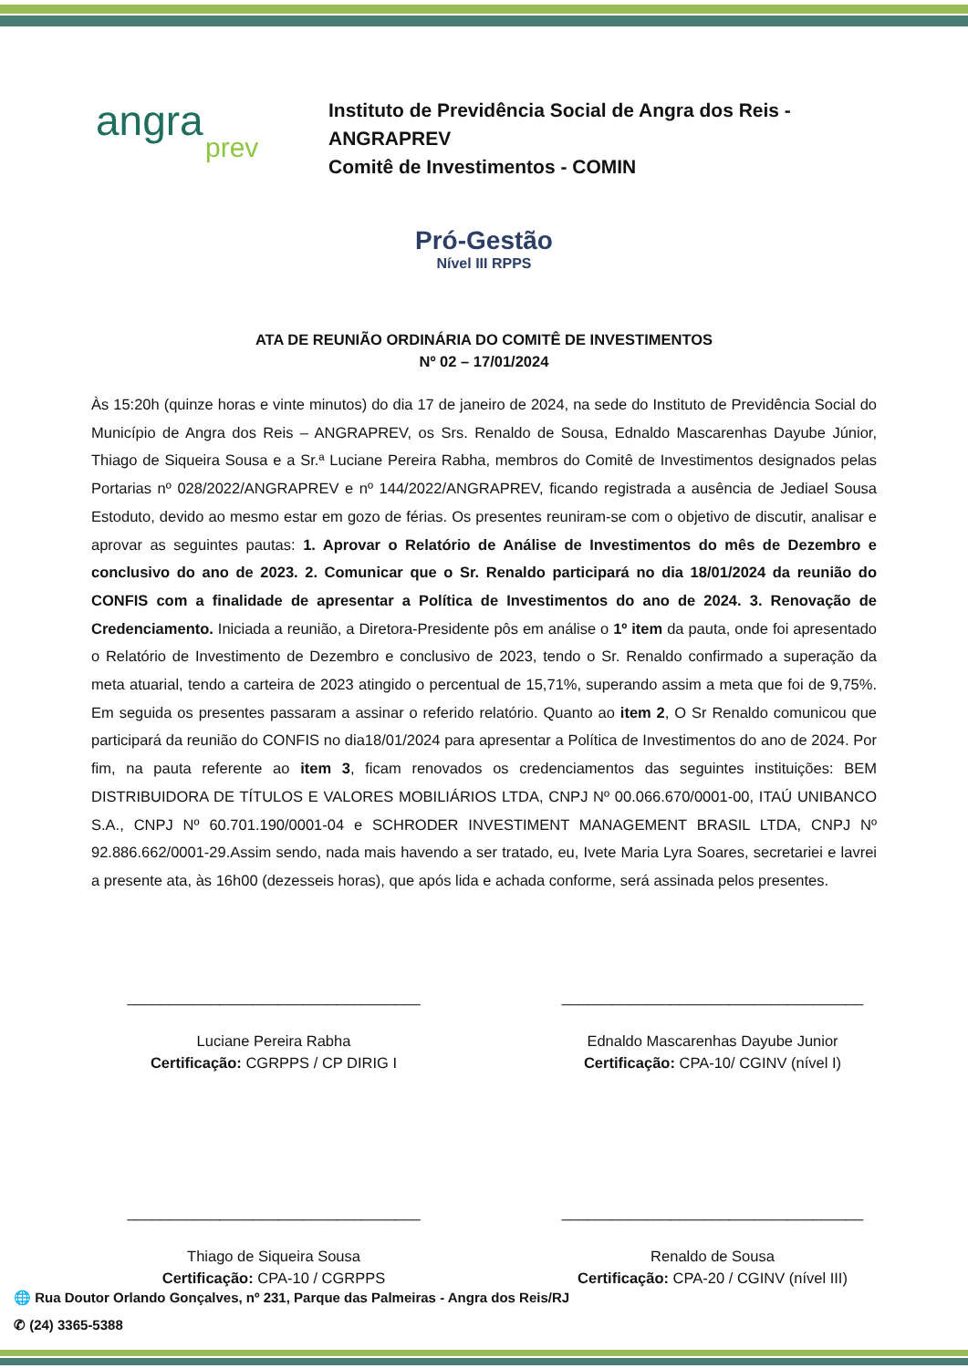angra
prev
Instituto de Previdência Social de Angra dos Reis -
ANGRAPREV
Comitê de Investimentos - COMIN
Pró-Gestão
Nível III RPPS
ATA DE REUNIÃO ORDINÁRIA DO COMITÊ DE INVESTIMENTOS
Nº 02 – 17/01/2024
Às 15:20h (quinze horas e vinte minutos) do dia 17 de janeiro de 2024, na sede do Instituto de Previdência Social do Município de Angra dos Reis – ANGRAPREV, os Srs. Renaldo de Sousa, Ednaldo Mascarenhas Dayube Júnior, Thiago de Siqueira Sousa e a Sr.ª Luciane Pereira Rabha, membros do Comitê de Investimentos designados pelas Portarias nº 028/2022/ANGRAPREV e nº 144/2022/ANGRAPREV, ficando registrada a ausência de Jediael Sousa Estoduto, devido ao mesmo estar em gozo de férias. Os presentes reuniram-se com o objetivo de discutir, analisar e aprovar as seguintes pautas: 1. Aprovar o Relatório de Análise de Investimentos do mês de Dezembro e conclusivo do ano de 2023. 2. Comunicar que o Sr. Renaldo participará no dia 18/01/2024 da reunião do CONFIS com a finalidade de apresentar a Política de Investimentos do ano de 2024. 3. Renovação de Credenciamento. Iniciada a reunião, a Diretora-Presidente pôs em análise o 1º item da pauta, onde foi apresentado o Relatório de Investimento de Dezembro e conclusivo de 2023, tendo o Sr. Renaldo confirmado a superação da meta atuarial, tendo a carteira de 2023 atingido o percentual de 15,71%, superando assim a meta que foi de 9,75%. Em seguida os presentes passaram a assinar o referido relatório. Quanto ao item 2, O Sr Renaldo comunicou que participará da reunião do CONFIS no dia18/01/2024 para apresentar a Política de Investimentos do ano de 2024. Por fim, na pauta referente ao item 3, ficam renovados os credenciamentos das seguintes instituições: BEM DISTRIBUIDORA DE TÍTULOS E VALORES MOBILIÁRIOS LTDA, CNPJ Nº 00.066.670/0001-00, ITAÚ UNIBANCO S.A., CNPJ Nº 60.701.190/0001-04 e SCHRODER INVESTIMENT MANAGEMENT BRASIL LTDA, CNPJ Nº 92.886.662/0001-29.Assim sendo, nada mais havendo a ser tratado, eu, Ivete Maria Lyra Soares, secretariei e lavrei a presente ata, às 16h00 (dezesseis horas), que após lida e achada conforme, será assinada pelos presentes.
___________________________________
Luciane Pereira Rabha
Certificação: CGRPPS / CP DIRIG I
____________________________________
Ednaldo Mascarenhas Dayube Junior
Certificação: CPA-10/ CGINV (nível I)
___________________________________
Thiago de Siqueira Sousa
Certificação: CPA-10 / CGRPPS
____________________________________
Renaldo de Sousa
Certificação: CPA-20 / CGINV (nível III)
🌐 Rua Doutor Orlando Gonçalves, nº 231, Parque das Palmeiras - Angra dos Reis/RJ
✆ (24) 3365-5388